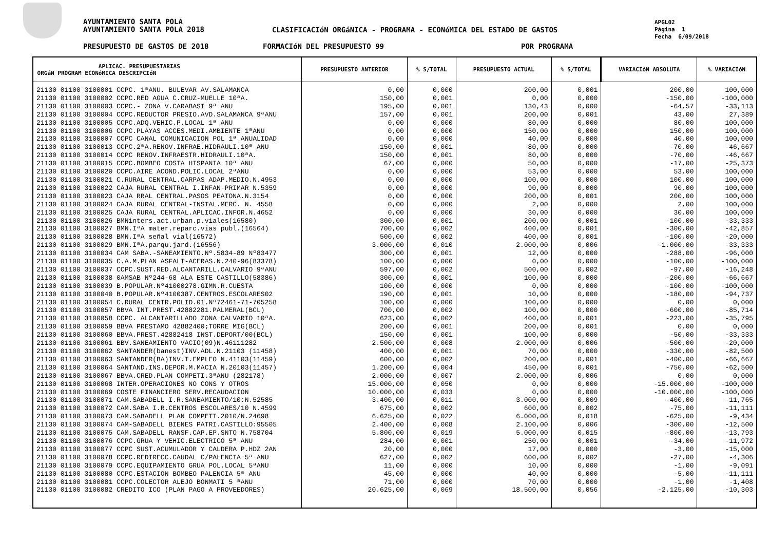AYUNTAMIENTO SANTA POLA
AYUNTAMIENTO SANTA POLA 2018
CLASIFICACIóN ORGáNICA - PROGRAMA - ECONóMICA DEL ESTADO DE GASTOS
APGL02
Página 1
Fecha 6/09/2018
PRESUPUESTO DE GASTOS DE 2018 FORMACIóN DEL PRESUPUESTO 99 POR PROGRAMA
| APLICAC. PRESUPUESTARIAS ORGáN PROGRAM ECONóMICA DESCRIPCIóN | PRESUPUESTO ANTERIOR | % S/TOTAL | PRESUPUESTO ACTUAL | % S/TOTAL | VARIACIóN ABSOLUTA | % VARIACIóN |
| --- | --- | --- | --- | --- | --- | --- |
| 21130 01100 3100001 CCPC. 1ªANU. BULEVAR AV.SALAMANCA | 0,00 | 0,000 | 200,00 | 0,001 | 200,00 | 100,000 |
| 21130 01100 3100002 CCPC.RED AGUA C.CRUZ-MUELLE 10ªA. | 150,00 | 0,001 | 0,00 | 0,000 | -150,00 | -100,000 |
| 21130 01100 3100003 CCPC.- ZONA V.CARABASI 9ª ANU | 195,00 | 0,001 | 130,43 | 0,000 | -64,57 | -33,113 |
| 21130 01100 3100004 CCPC.REDUCTOR PRESIO.AVD.SALAMANCA 9ªANU | 157,00 | 0,001 | 200,00 | 0,001 | 43,00 | 27,389 |
| 21130 01100 3100005 CCPC.ADQ.VEHIC.P.LOCAL 1ª ANU | 0,00 | 0,000 | 80,00 | 0,000 | 80,00 | 100,000 |
| 21130 01100 3100006 CCPC.PLAYAS ACCES.MEDI.AMBIENTE 1ªANU | 0,00 | 0,000 | 150,00 | 0,000 | 150,00 | 100,000 |
| 21130 01100 3100007 CCPC CANAL COMUNICACION POL 1ª ANUALIDAD | 0,00 | 0,000 | 40,00 | 0,000 | 40,00 | 100,000 |
| 21130 01100 3100013 CCPC.2ªA.RENOV.INFRAE.HIDRAULI.10ª ANU | 150,00 | 0,001 | 80,00 | 0,000 | -70,00 | -46,667 |
| 21130 01100 3100014 CCPC RENOV.INFRAESTR.HIDRAULI.10ªA. | 150,00 | 0,001 | 80,00 | 0,000 | -70,00 | -46,667 |
| 21130 01100 3100015 CCPC.BOMBEO COSTA HISPANIA 10ª ANU | 67,00 | 0,000 | 50,00 | 0,000 | -17,00 | -25,373 |
| 21130 01100 3100020 CCPC.AIRE ACOND.POLIC.LOCAL 2ªANU | 0,00 | 0,000 | 53,00 | 0,000 | 53,00 | 100,000 |
| 21130 01100 3100021 C.RURAL CENTRAL.CARPAS ADAP.MEDIO.N.4953 | 0,00 | 0,000 | 100,00 | 0,000 | 100,00 | 100,000 |
| 21130 01100 3100022 CAJA RURAL CENTRAL I.INFAN-PRIMAR N.5359 | 0,00 | 0,000 | 90,00 | 0,000 | 90,00 | 100,000 |
| 21130 01100 3100023 CAJA RRAL CENTRAL.PASOS PEATONA.N.3154 | 0,00 | 0,000 | 200,00 | 0,001 | 200,00 | 100,000 |
| 21130 01100 3100024 CAJA RURAL CENTRAL-INSTAL.MERC. N. 4558 | 0,00 | 0,000 | 2,00 | 0,000 | 2,00 | 100,000 |
| 21130 01100 3100025 CAJA RURAL CENTRAL.APLICAC.INFOR.N.4652 | 0,00 | 0,000 | 30,00 | 0,000 | 30,00 | 100,000 |
| 21130 01100 3100026 BMNinters.act.urban.p.viales(16580) | 300,00 | 0,001 | 200,00 | 0,001 | -100,00 | -33,333 |
| 21130 01100 3100027 BMN.IªA mater.reparc.vias publ.(16564) | 700,00 | 0,002 | 400,00 | 0,001 | -300,00 | -42,857 |
| 21130 01100 3100028 BMN.IªA señal vial(16572) | 500,00 | 0,002 | 400,00 | 0,001 | -100,00 | -20,000 |
| 21130 01100 3100029 BMN.IªA.parqu.jard.(16556) | 3.000,00 | 0,010 | 2.000,00 | 0,006 | -1.000,00 | -33,333 |
| 21130 01100 3100034 CAM SABA.-SANEAMIENTO.Nº.5834-89 Nº83477 | 300,00 | 0,001 | 12,00 | 0,000 | -288,00 | -96,000 |
| 21130 01100 3100035 C.A.M.PLAN ASFALT-ACERAS.N.240-96(83378) | 100,00 | 0,000 | 0,00 | 0,000 | -100,00 | -100,000 |
| 21130 01100 3100037 CCPC.SUST.RED.ALCANTARILL.CALVARIO 9ªANU | 597,00 | 0,002 | 500,00 | 0,002 | -97,00 | -16,248 |
| 21130 01100 3100038 0AMSAB Nº244-68 ALA ESTE CASTILLO(58386) | 300,00 | 0,001 | 100,00 | 0,000 | -200,00 | -66,667 |
| 21130 01100 3100039 B.POPULAR.Nº41000278.GIMN.R.CUESTA | 100,00 | 0,000 | 0,00 | 0,000 | -100,00 | -100,000 |
| 21130 01100 3100040 B.POPULAR.Nº4100387.CENTROS.ESCOLARES02 | 190,00 | 0,001 | 10,00 | 0,000 | -180,00 | -94,737 |
| 21130 01100 3100054 C.RURAL CENTR.POLID.01.Nº72461-71-705258 | 100,00 | 0,000 | 100,00 | 0,000 | 0,00 | 0,000 |
| 21130 01100 3100057 BBVA INT.PREST.42882281.PALMERAL(BCL) | 700,00 | 0,002 | 100,00 | 0,000 | -600,00 | -85,714 |
| 21130 01100 3100058 CCPC. ALCANTARILLADO ZONA CALVARIO 10ªA. | 623,00 | 0,002 | 400,00 | 0,001 | -223,00 | -35,795 |
| 21130 01100 3100059 BBVA PRESTAMO 42882400;TORRE MIG(BCL) | 200,00 | 0,001 | 200,00 | 0,001 | 0,00 | 0,000 |
| 21130 01100 3100060 BBVA.PREST.42882418 INST.DEPORT/00(BCL) | 150,00 | 0,001 | 100,00 | 0,000 | -50,00 | -33,333 |
| 21130 01100 3100061 BBV.SANEAMIENTO VACIO(09)N.46111282 | 2.500,00 | 0,008 | 2.000,00 | 0,006 | -500,00 | -20,000 |
| 21130 01100 3100062 SANTANDER(banest)INV.ADL.N.21103 (11458) | 400,00 | 0,001 | 70,00 | 0,000 | -330,00 | -82,500 |
| 21130 01100 3100063 SANTANDER(BA)INV.T.EMPLEO N.41103(11459) | 600,00 | 0,002 | 200,00 | 0,001 | -400,00 | -66,667 |
| 21130 01100 3100064 SANTAND.INS.DEPOR.M.MACIA N.20103(11457) | 1.200,00 | 0,004 | 450,00 | 0,001 | -750,00 | -62,500 |
| 21130 01100 3100067 BBVA.CRED.PLAN COMPETI.3ªANU (282178) | 2.000,00 | 0,007 | 2.000,00 | 0,006 | 0,00 | 0,000 |
| 21130 01100 3100068 INTER.OPERACIONES NO CONS Y OTROS | 15.000,00 | 0,050 | 0,00 | 0,000 | -15.000,00 | -100,000 |
| 21130 01100 3100069 COSTE FINANCIERO SERV.RECAUDACION | 10.000,00 | 0,033 | 0,00 | 0,000 | -10.000,00 | -100,000 |
| 21130 01100 3100071 CAM.SABADELL I.R.SANEAMIENTO/10:N.52585 | 3.400,00 | 0,011 | 3.000,00 | 0,009 | -400,00 | -11,765 |
| 21130 01100 3100072 CAM.SABA I.R.CENTROS ESCOLARES/10 N.4599 | 675,00 | 0,002 | 600,00 | 0,002 | -75,00 | -11,111 |
| 21130 01100 3100073 CAM.SABADELL PLAN COMPETI.2010/N.24698 | 6.625,00 | 0,022 | 6.000,00 | 0,018 | -625,00 | -9,434 |
| 21130 01100 3100074 CAM-SABADELL BIENES PATRI.CASTILLO:95505 | 2.400,00 | 0,008 | 2.100,00 | 0,006 | -300,00 | -12,500 |
| 21130 01100 3100075 CAM.SABADELL RANSF.CAP.EP.SNTO N.758704 | 5.800,00 | 0,019 | 5.000,00 | 0,015 | -800,00 | -13,793 |
| 21130 01100 3100076 CCPC.GRUA Y VEHIC.ELECTRICO 5ª ANU | 284,00 | 0,001 | 250,00 | 0,001 | -34,00 | -11,972 |
| 21130 01100 3100077 CCPC SUST.ACUMULADOR Y CALDERA P.HDZ 2AN | 20,00 | 0,000 | 17,00 | 0,000 | -3,00 | -15,000 |
| 21130 01100 3100078 CCPC.REDIRECC.CAUDAL C/PALENCIA 5ª ANU | 627,00 | 0,002 | 600,00 | 0,002 | -27,00 | -4,306 |
| 21130 01100 3100079 CCPC.EQUIPAMIENTO GRUA POL.LOCAL 5ªANU | 11,00 | 0,000 | 10,00 | 0,000 | -1,00 | -9,091 |
| 21130 01100 3100080 CCPC.ESTACION BOMBEO PALENCIA 5ª ANU | 45,00 | 0,000 | 40,00 | 0,000 | -5,00 | -11,111 |
| 21130 01100 3100081 CCPC.COLECTOR ALEJO BONMATI 5 ªANU | 71,00 | 0,000 | 70,00 | 0,000 | -1,00 | -1,408 |
| 21130 01100 3100082 CREDITO ICO (PLAN PAGO A PROVEEDORES) | 20.625,00 | 0,069 | 18.500,00 | 0,056 | -2.125,00 | -10,303 |